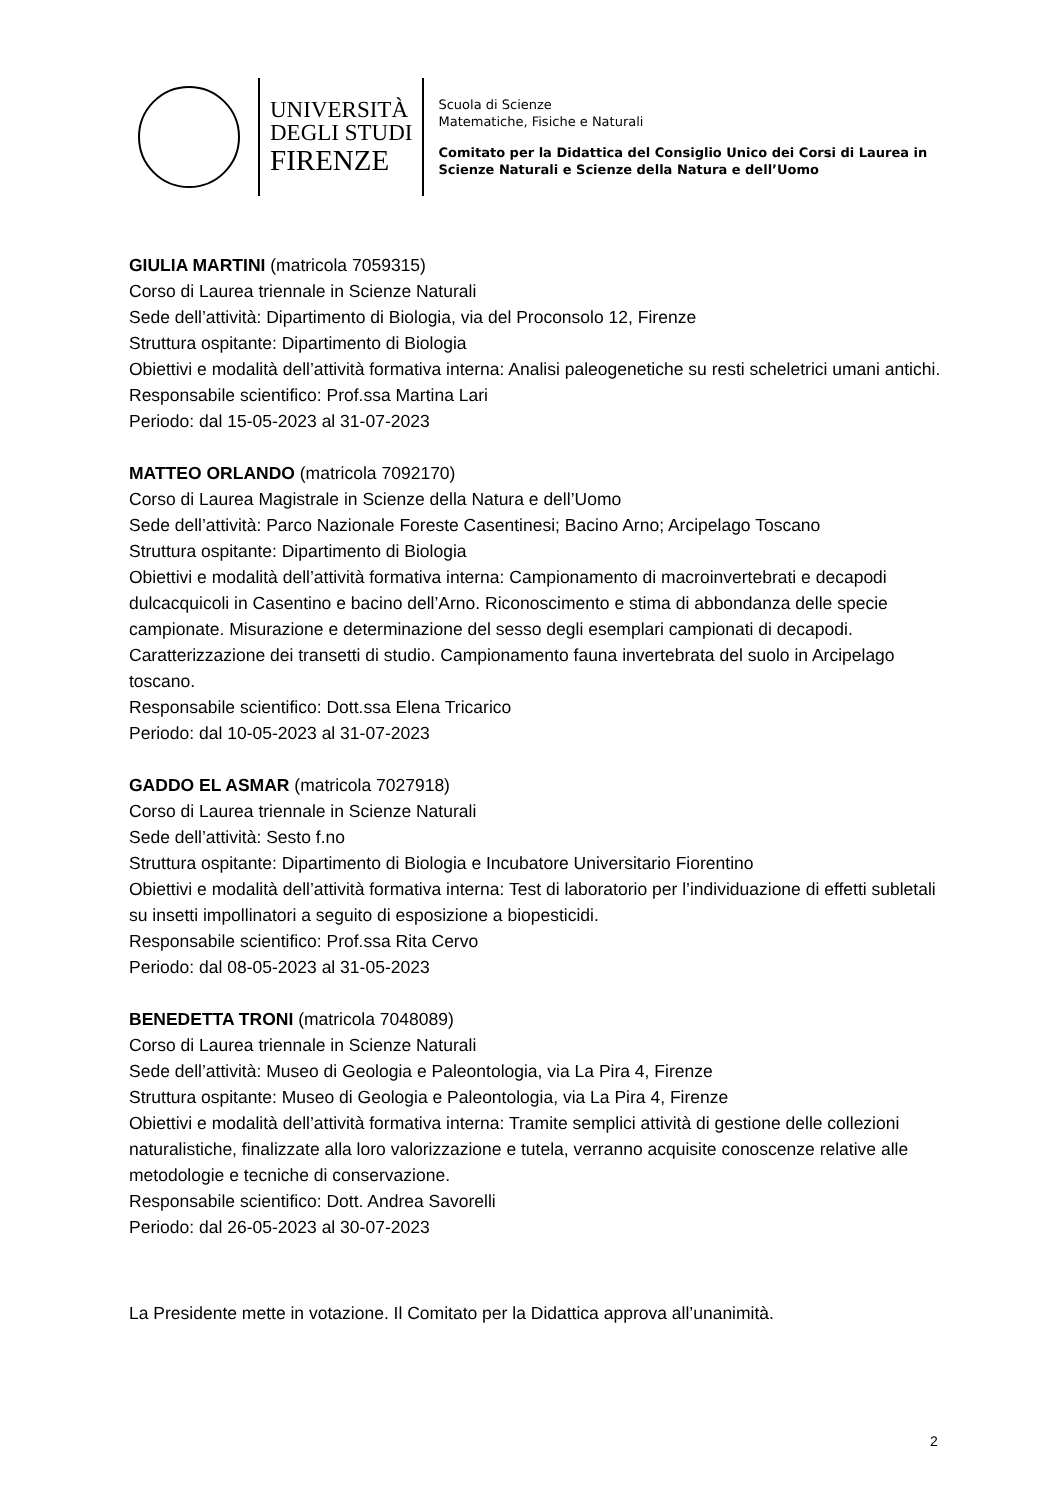UNIVERSITÀ
DEGLI STUDI
FIRENZE
Scuola di Scienze
Matematiche, Fisiche e Naturali
Comitato per la Didattica del Consiglio Unico dei Corsi di Laurea in
Scienze Naturali e Scienze della Natura e dell’Uomo
GIULIA MARTINI (matricola 7059315)
Corso di Laurea triennale in Scienze Naturali
Sede dell’attività: Dipartimento di Biologia, via del Proconsolo 12, Firenze
Struttura ospitante: Dipartimento di Biologia
Obiettivi e modalità dell’attività formativa interna: Analisi paleogenetiche su resti scheletrici umani antichi.
Responsabile scientifico: Prof.ssa Martina Lari
Periodo: dal 15-05-2023 al 31-07-2023
MATTEO ORLANDO (matricola 7092170)
Corso di Laurea Magistrale in Scienze della Natura e dell’Uomo
Sede dell’attività: Parco Nazionale Foreste Casentinesi; Bacino Arno; Arcipelago Toscano
Struttura ospitante: Dipartimento di Biologia
Obiettivi e modalità dell’attività formativa interna: Campionamento di macroinvertebrati e decapodi dulcacquicoli in Casentino e bacino dell’Arno. Riconoscimento e stima di abbondanza delle specie campionate. Misurazione e determinazione del sesso degli esemplari campionati di decapodi. Caratterizzazione dei transetti di studio. Campionamento fauna invertebrata del suolo in Arcipelago toscano.
Responsabile scientifico: Dott.ssa Elena Tricarico
Periodo: dal 10-05-2023 al 31-07-2023
GADDO EL ASMAR (matricola 7027918)
Corso di Laurea triennale in Scienze Naturali
Sede dell’attività: Sesto f.no
Struttura ospitante: Dipartimento di Biologia e Incubatore Universitario Fiorentino
Obiettivi e modalità dell’attività formativa interna: Test di laboratorio per l’individuazione di effetti subletali su insetti impollinatori a seguito di esposizione a biopesticidi.
Responsabile scientifico: Prof.ssa Rita Cervo
Periodo: dal 08-05-2023 al 31-05-2023
BENEDETTA TRONI (matricola 7048089)
Corso di Laurea triennale in Scienze Naturali
Sede dell’attività: Museo di Geologia e Paleontologia, via La Pira 4, Firenze
Struttura ospitante: Museo di Geologia e Paleontologia, via La Pira 4, Firenze
Obiettivi e modalità dell’attività formativa interna: Tramite semplici attività di gestione delle collezioni naturalistiche, finalizzate alla loro valorizzazione e tutela, verranno acquisite conoscenze relative alle metodologie e tecniche di conservazione.
Responsabile scientifico: Dott. Andrea Savorelli
Periodo: dal 26-05-2023 al 30-07-2023
La Presidente mette in votazione. Il Comitato per la Didattica approva all’unanimità.
2